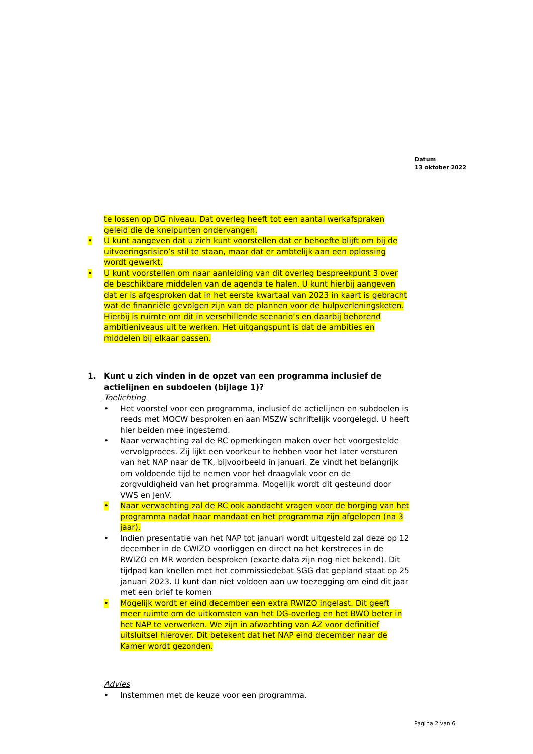Datum
13 oktober 2022
te lossen op DG niveau. Dat overleg heeft tot een aantal werkafspraken geleid die de knelpunten ondervangen.
• U kunt aangeven dat u zich kunt voorstellen dat er behoefte blijft om bij de uitvoeringsrisico’s stil te staan, maar dat er ambtelijk aan een oplossing wordt gewerkt.
• U kunt voorstellen om naar aanleiding van dit overleg bespreekpunt 3 over de beschikbare middelen van de agenda te halen. U kunt hierbij aangeven dat er is afgesproken dat in het eerste kwartaal van 2023 in kaart is gebracht wat de financiële gevolgen zijn van de plannen voor de hulpverleningsketen. Hierbij is ruimte om dit in verschillende scenario’s en daarbij behorend ambitieniveaus uit te werken. Het uitgangspunt is dat de ambities en middelen bij elkaar passen.
1. Kunt u zich vinden in de opzet van een programma inclusief de actielijnen en subdoelen (bijlage 1)?
Toelichting
• Het voorstel voor een programma, inclusief de actielijnen en subdoelen is reeds met MOCW besproken en aan MSZW schriftelijk voorgelegd. U heeft hier beiden mee ingestemd.
• Naar verwachting zal de RC opmerkingen maken over het voorgestelde vervolgproces. Zij lijkt een voorkeur te hebben voor het later versturen van het NAP naar de TK, bijvoorbeeld in januari. Ze vindt het belangrijk om voldoende tijd te nemen voor het draagvlak voor en de zorgvuldigheid van het programma. Mogelijk wordt dit gesteund door VWS en JenV.
• Naar verwachting zal de RC ook aandacht vragen voor de borging van het programma nadat haar mandaat en het programma zijn afgelopen (na 3 jaar).
• Indien presentatie van het NAP tot januari wordt uitgesteld zal deze op 12 december in de CWIZO voorliggen en direct na het kerstreces in de RWIZO en MR worden besproken (exacte data zijn nog niet bekend). Dit tijdpad kan knellen met het commissiedebat SGG dat gepland staat op 25 januari 2023. U kunt dan niet voldoen aan uw toezegging om eind dit jaar met een brief te komen
• Mogelijk wordt er eind december een extra RWIZO ingelast. Dit geeft meer ruimte om de uitkomsten van het DG-overleg en het BWO beter in het NAP te verwerken. We zijn in afwachting van AZ voor definitief uitsluitsel hierover. Dit betekent dat het NAP eind december naar de Kamer wordt gezonden.
Advies
• Instemmen met de keuze voor een programma.
Pagina 2 van 6